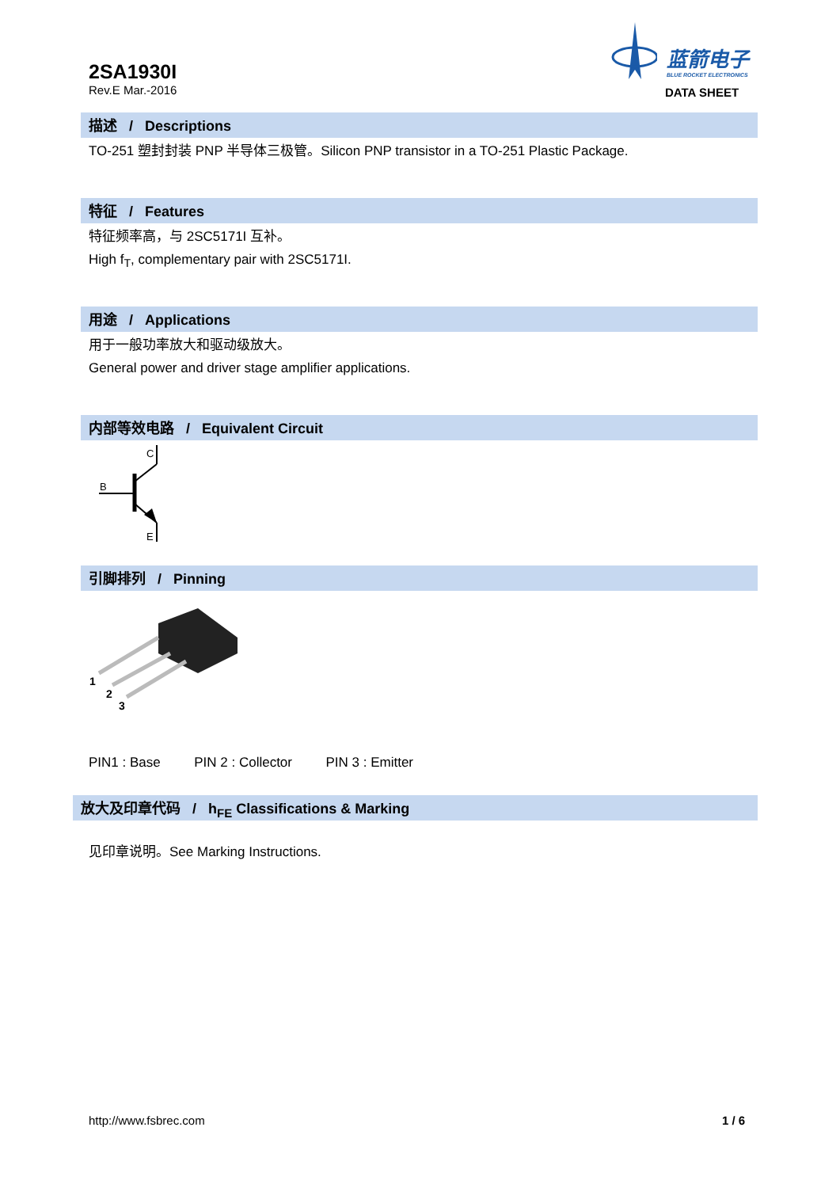2SA1930I
Rev.E Mar.-2016
蓝箭电子
BLUE ROCKET ELECTRONICS
DATA SHEET
描述 / Descriptions
TO-251 塑封封装 PNP 半导体三极管。Silicon PNP transistor in a TO-251 Plastic Package.
特征 / Features
特征频率高，与 2SC5171I 互补。
High f<sub>T</sub>, complementary pair with 2SC5171I.
用途 / Applications
用于一般功率放大和驱动级放大。
General power and driver stage amplifier applications.
内部等效电路 / Equivalent Circuit
C
B
E
引脚排列 / Pinning
1
2
3
PIN1 : Base PIN 2 : Collector PIN 3 : Emitter
放大及印章代码 / h<sub>FE</sub> Classifications & Marking
见印章说明。See Marking Instructions.
http://www.fsbrec.com 1 / 6